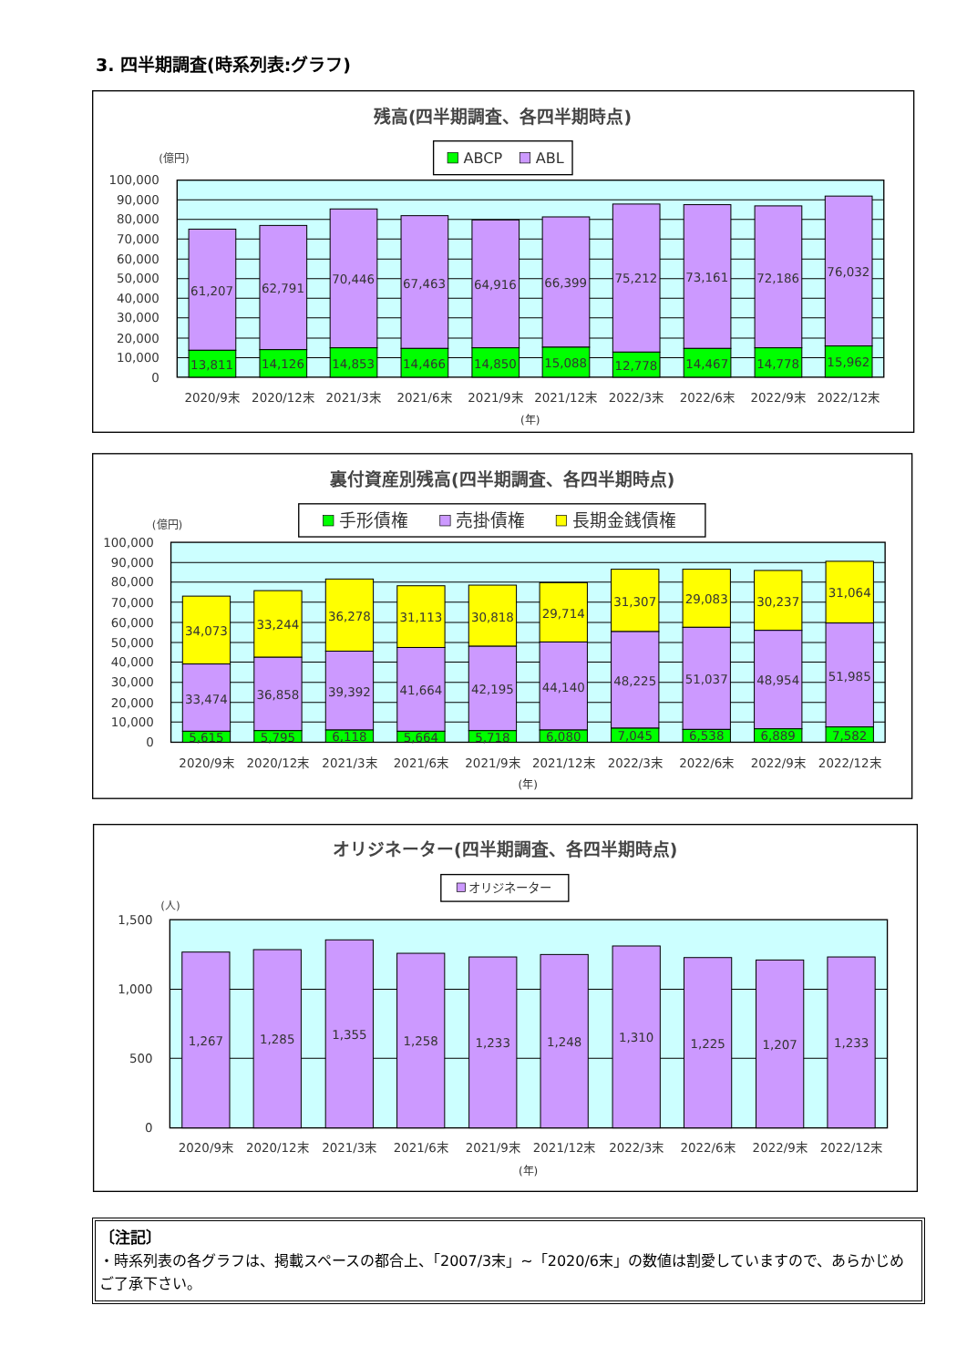3. 四半期調査(時系列表:グラフ)
残高(四半期調査、各四半期時点)
ABCP
ABL
(億円)
100,000
90,000
80,000
70,000
60,000
50,000
40,000
30,000
20,000
10,000
0
61,207
13,811
62,791
14,126
70,446
14,853
67,463
14,466
64,916
14,850
66,399
15,088
75,212
12,778
73,161
14,467
72,186
14,778
76,032
15,962
2020/9末
2020/12末
2021/3末
2021/6末
2021/9末
2021/12末
2022/3末
2022/6末
2022/9末
2022/12末
(年)
裏付資産別残高(四半期調査、各四半期時点)
手形債権
売掛債権
長期金銭債権
(億円)
100,000
90,000
80,000
70,000
60,000
50,000
40,000
30,000
20,000
10,000
0
34,073
33,474
5,615
33,244
36,858
5,795
36,278
39,392
6,118
31,113
41,664
5,664
30,818
42,195
5,718
29,714
44,140
6,080
31,307
48,225
7,045
29,083
51,037
6,538
30,237
48,954
6,889
31,064
51,985
7,582
2020/9末
2020/12末
2021/3末
2021/6末
2021/9末
2021/12末
2022/3末
2022/6末
2022/9末
2022/12末
(年)
オリジネーター(四半期調査、各四半期時点)
オリジネーター
(人)
1,500
1,000
500
0
1,267
1,285
1,355
1,258
1,233
1,248
1,310
1,225
1,207
1,233
2020/9末
2020/12末
2021/3末
2021/6末
2021/9末
2021/12末
2022/3末
2022/6末
2022/9末
2022/12末
(年)
〔注記〕
・時系列表の各グラフは、掲載スペースの都合上、「2007/3末」~「2020/6末」の数値は割愛していますので、あらかじめご了承下さい。